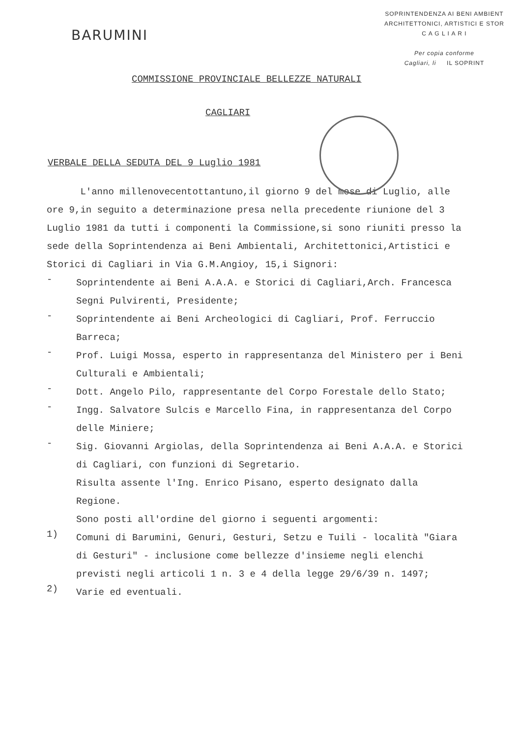BARUMINI
SOPRINTENDENZA AI BENI AMBIENT
ARCHITETTONICI, ARTISTICI E STOR
C A G L I A R I
Per copia conforme
Cagliari, li IL SOPRINT
COMMISSIONE PROVINCIALE BELLEZZE NATURALI
CAGLIARI
VERBALE DELLA SEDUTA DEL 9 Luglio 1981
L'anno millenovecentottantuno,il giorno 9 del mese di Luglio, alle ore 9,in seguito a determinazione presa nella precedente riunione del 3 Luglio 1981 da tutti i componenti la Commissione,si sono riuniti presso la sede della Soprintendenza ai Beni Ambientali, Architettonici,Artistici e Storici di Cagliari in Via G.M.Angioy, 15,i Signori:
-
Soprintendente ai Beni A.A.A. e Storici di Cagliari,Arch. Francesca Segni Pulvirenti, Presidente;
-
Soprintendente ai Beni Archeologici di Cagliari, Prof. Ferruccio Barreca;
-
Prof. Luigi Mossa, esperto in rappresentanza del Ministero per i Beni Culturali e Ambientali;
-
Dott. Angelo Pilo, rappresentante del Corpo Forestale dello Stato;
-
Ingg. Salvatore Sulcis e Marcello Fina, in rappresentanza del Corpo delle Miniere;
-
Sig. Giovanni Argiolas, della Soprintendenza ai Beni A.A.A. e Storici di Cagliari, con funzioni di Segretario.
Risulta assente l'Ing. Enrico Pisano, esperto designato dalla Regione.
Sono posti all'ordine del giorno i seguenti argomenti:
1)
Comuni di Barumini, Genuri, Gesturi, Setzu e Tuili - località "Giara di Gesturi" - inclusione come bellezze d'insieme negli elenchi previsti negli articoli 1 n. 3 e 4 della legge 29/6/39 n. 1497;
2)
Varie ed eventuali.